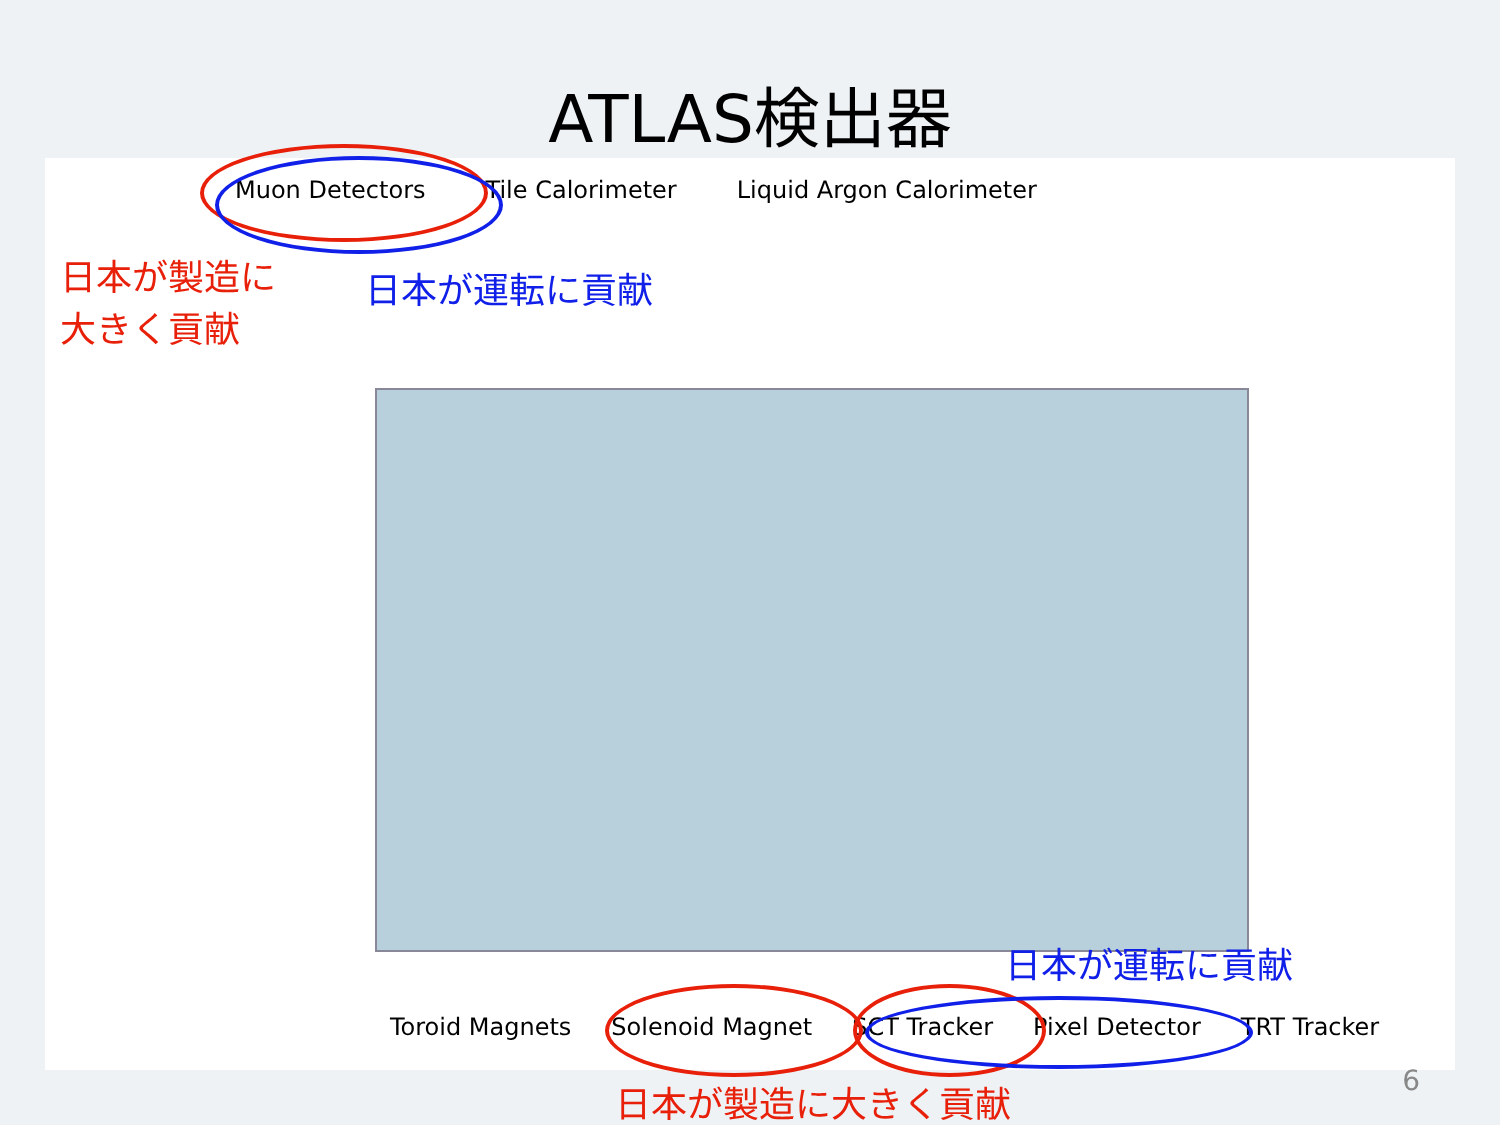ATLAS検出器
Muon Detectors Tile Calorimeter Liquid Argon Calorimeter
日本が製造に
大きく貢献
日本が運転に貢献
日本が運転に貢献
Toroid Magnets Solenoid Magnet SCT Tracker Pixel Detector TRT Tracker
日本が製造に大きく貢献 6